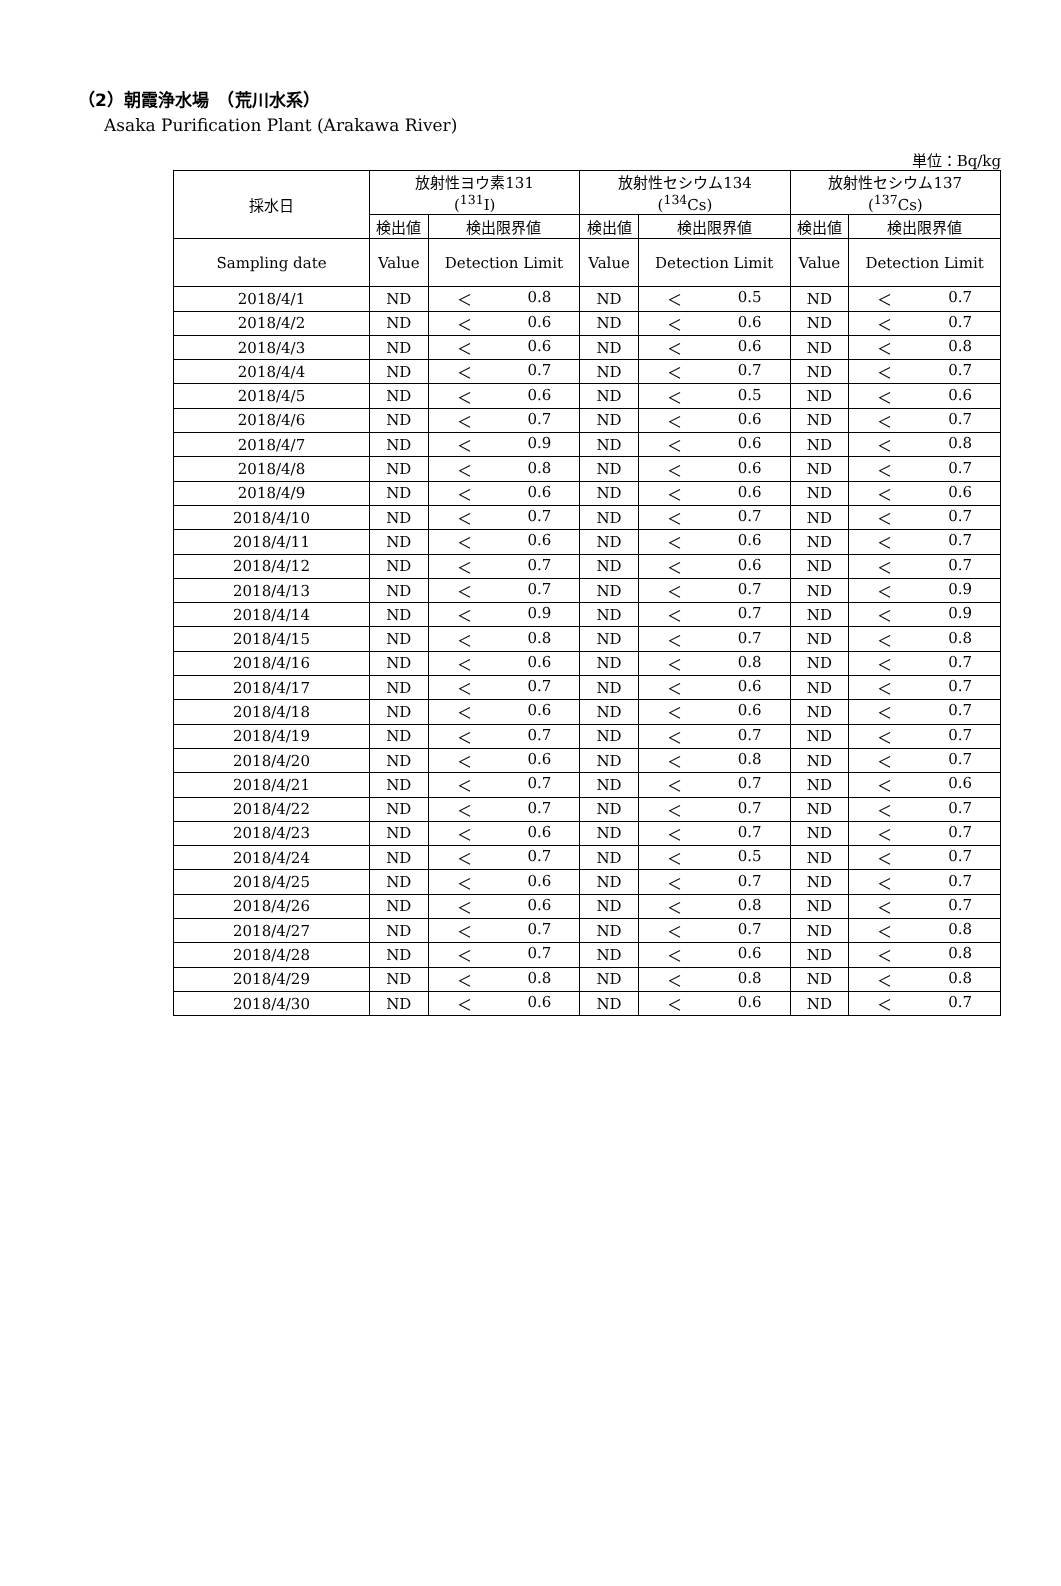（2）朝霞浄水場　（荒川水系）
Asaka Purification Plant (Arakawa River)
単位：Bq/kg
| 採水日 | 放射性ヨウ素131 (<sup>131</sup>I) | | 放射性セシウム134 (<sup>134</sup>Cs) | | 放射性セシウム137 (<sup>137</sup>Cs) | |
| --- | --- | --- | --- | --- | --- | --- |
| | 検出値 | 検出限界値 | 検出値 | 検出限界値 | 検出値 | 検出限界値 |
| Sampling date | Value | Detection Limit | Value | Detection Limit | Value | Detection Limit |
| 2018/4/1 | ND | ＜ 0.8 | ND | ＜ 0.5 | ND | ＜ 0.7 |
| 2018/4/2 | ND | ＜ 0.6 | ND | ＜ 0.6 | ND | ＜ 0.7 |
| 2018/4/3 | ND | ＜ 0.6 | ND | ＜ 0.6 | ND | ＜ 0.8 |
| 2018/4/4 | ND | ＜ 0.7 | ND | ＜ 0.7 | ND | ＜ 0.7 |
| 2018/4/5 | ND | ＜ 0.6 | ND | ＜ 0.5 | ND | ＜ 0.6 |
| 2018/4/6 | ND | ＜ 0.7 | ND | ＜ 0.6 | ND | ＜ 0.7 |
| 2018/4/7 | ND | ＜ 0.9 | ND | ＜ 0.6 | ND | ＜ 0.8 |
| 2018/4/8 | ND | ＜ 0.8 | ND | ＜ 0.6 | ND | ＜ 0.7 |
| 2018/4/9 | ND | ＜ 0.6 | ND | ＜ 0.6 | ND | ＜ 0.6 |
| 2018/4/10 | ND | ＜ 0.7 | ND | ＜ 0.7 | ND | ＜ 0.7 |
| 2018/4/11 | ND | ＜ 0.6 | ND | ＜ 0.6 | ND | ＜ 0.7 |
| 2018/4/12 | ND | ＜ 0.7 | ND | ＜ 0.6 | ND | ＜ 0.7 |
| 2018/4/13 | ND | ＜ 0.7 | ND | ＜ 0.7 | ND | ＜ 0.9 |
| 2018/4/14 | ND | ＜ 0.9 | ND | ＜ 0.7 | ND | ＜ 0.9 |
| 2018/4/15 | ND | ＜ 0.8 | ND | ＜ 0.7 | ND | ＜ 0.8 |
| 2018/4/16 | ND | ＜ 0.6 | ND | ＜ 0.8 | ND | ＜ 0.7 |
| 2018/4/17 | ND | ＜ 0.7 | ND | ＜ 0.6 | ND | ＜ 0.7 |
| 2018/4/18 | ND | ＜ 0.6 | ND | ＜ 0.6 | ND | ＜ 0.7 |
| 2018/4/19 | ND | ＜ 0.7 | ND | ＜ 0.7 | ND | ＜ 0.7 |
| 2018/4/20 | ND | ＜ 0.6 | ND | ＜ 0.8 | ND | ＜ 0.7 |
| 2018/4/21 | ND | ＜ 0.7 | ND | ＜ 0.7 | ND | ＜ 0.6 |
| 2018/4/22 | ND | ＜ 0.7 | ND | ＜ 0.7 | ND | ＜ 0.7 |
| 2018/4/23 | ND | ＜ 0.6 | ND | ＜ 0.7 | ND | ＜ 0.7 |
| 2018/4/24 | ND | ＜ 0.7 | ND | ＜ 0.5 | ND | ＜ 0.7 |
| 2018/4/25 | ND | ＜ 0.6 | ND | ＜ 0.7 | ND | ＜ 0.7 |
| 2018/4/26 | ND | ＜ 0.6 | ND | ＜ 0.8 | ND | ＜ 0.7 |
| 2018/4/27 | ND | ＜ 0.7 | ND | ＜ 0.7 | ND | ＜ 0.8 |
| 2018/4/28 | ND | ＜ 0.7 | ND | ＜ 0.6 | ND | ＜ 0.8 |
| 2018/4/29 | ND | ＜ 0.8 | ND | ＜ 0.8 | ND | ＜ 0.8 |
| 2018/4/30 | ND | ＜ 0.6 | ND | ＜ 0.6 | ND | ＜ 0.7 |